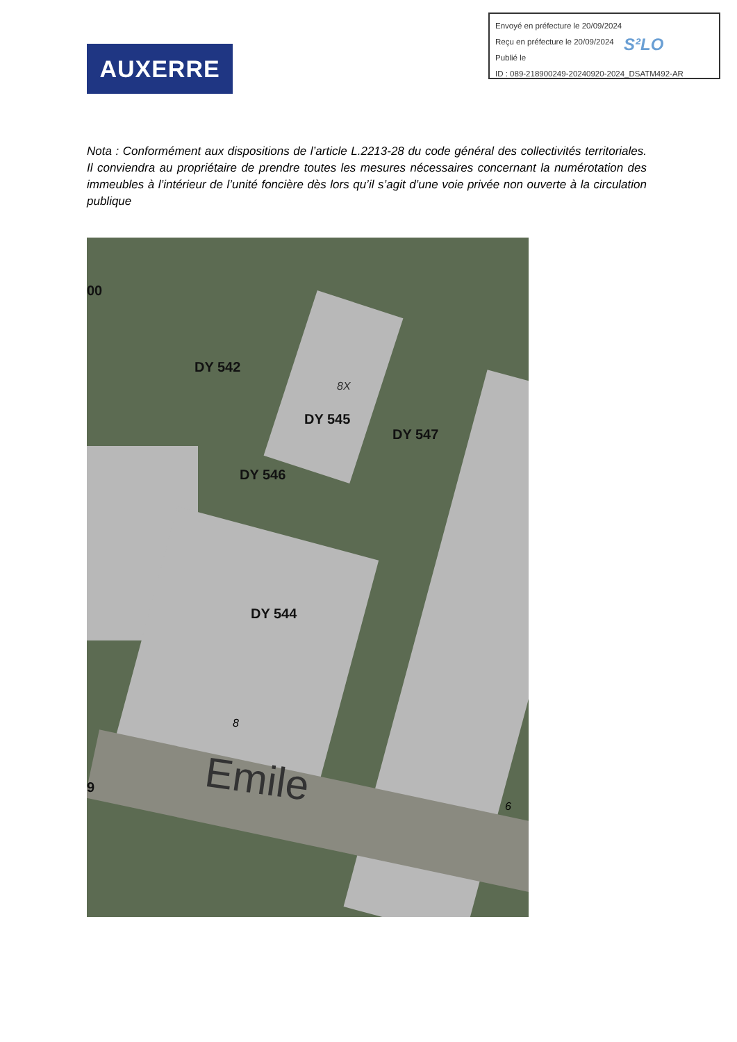Envoyé en préfecture le 20/09/2024
Reçu en préfecture le 20/09/2024
Publié le
ID : 089-218900249-20240920-2024_DSATM492-AR
S²LO
AUXERRE
Nota : Conformément aux dispositions de l’article L.2213-28 du code général des collectivités territoriales. Il conviendra au propriétaire de prendre toutes les mesures nécessaires concernant la numérotation des immeubles à l’intérieur de l’unité foncière dès lors qu’il s’agit d’une voie privée non ouverte à la circulation publique
00
DY 542
8X
DY 545
DY 547
DY 546
DY 544
8
9 Emile
6